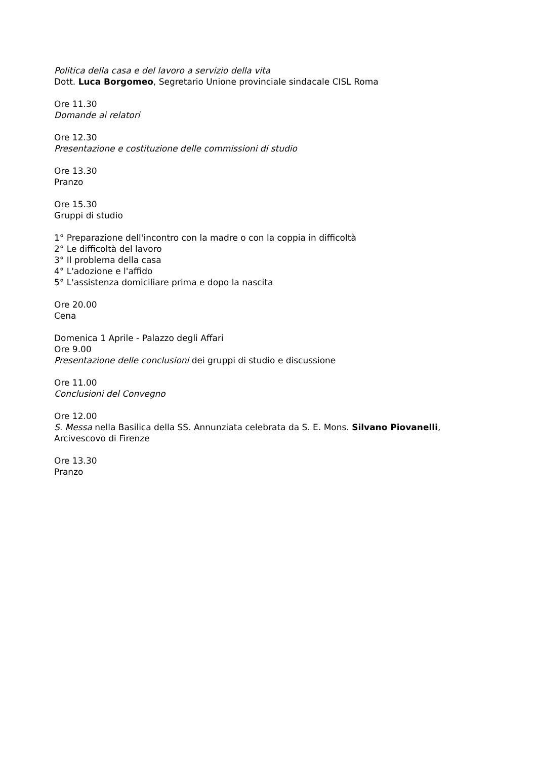Politica della casa e del lavoro a servizio della vita
Dott. Luca Borgomeo, Segretario Unione provinciale sindacale CISL Roma
Ore 11.30
Domande ai relatori
Ore 12.30
Presentazione e costituzione delle commissioni di studio
Ore 13.30
Pranzo
Ore 15.30
Gruppi di studio
1° Preparazione dell'incontro con la madre o con la coppia in difficoltà
2° Le difficoltà del lavoro
3° Il problema della casa
4° L'adozione e l'affido
5° L'assistenza domiciliare prima e dopo la nascita
Ore 20.00
Cena
Domenica 1 Aprile - Palazzo degli Affari
Ore 9.00
Presentazione delle conclusioni dei gruppi di studio e discussione
Ore 11.00
Conclusioni del Convegno
Ore 12.00
S. Messa nella Basilica della SS. Annunziata celebrata da S. E. Mons. Silvano Piovanelli, Arcivescovo di Firenze
Ore 13.30
Pranzo